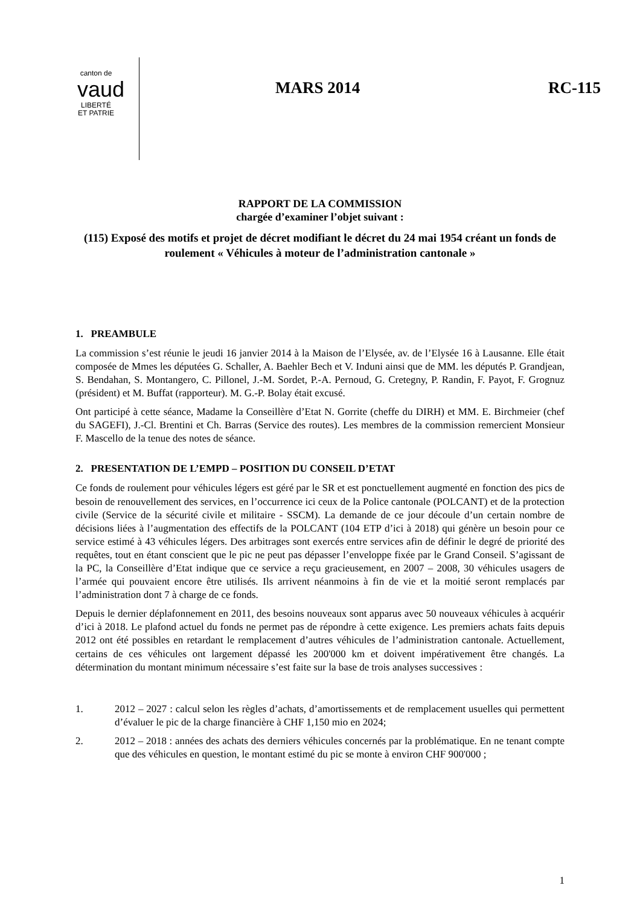canton de
vaud
LIBERTÉ ET PATRIE
MARS 2014 RC-115
RAPPORT DE LA COMMISSION
chargée d’examiner l’objet suivant :
(115) Exposé des motifs et projet de décret modifiant le décret du 24 mai 1954 créant un fonds de roulement « Véhicules à moteur de l’administration cantonale »
1. PREAMBULE
La commission s’est réunie le jeudi 16 janvier 2014 à la Maison de l’Elysée, av. de l’Elysée 16 à Lausanne. Elle était composée de Mmes les députées G. Schaller, A. Baehler Bech et V. Induni ainsi que de MM. les députés P. Grandjean, S. Bendahan, S. Montangero, C. Pillonel, J.-M. Sordet, P.-A. Pernoud, G. Cretegny, P. Randin, F. Payot, F. Grognuz (président) et M. Buffat (rapporteur). M. G.-P. Bolay était excusé.
Ont participé à cette séance, Madame la Conseillère d’Etat N. Gorrite (cheffe du DIRH) et MM. E. Birchmeier (chef du SAGEFI), J.-Cl. Brentini et Ch. Barras (Service des routes). Les membres de la commission remercient Monsieur F. Mascello de la tenue des notes de séance.
2. PRESENTATION DE L’EMPD – POSITION DU CONSEIL D’ETAT
Ce fonds de roulement pour véhicules légers est géré par le SR et est ponctuellement augmenté en fonction des pics de besoin de renouvellement des services, en l’occurrence ici ceux de la Police cantonale (POLCANT) et de la protection civile (Service de la sécurité civile et militaire - SSCM). La demande de ce jour découle d’un certain nombre de décisions liées à l’augmentation des effectifs de la POLCANT (104 ETP d’ici à 2018) qui génère un besoin pour ce service estimé à 43 véhicules légers. Des arbitrages sont exercés entre services afin de définir le degré de priorité des requêtes, tout en étant conscient que le pic ne peut pas dépasser l’enveloppe fixée par le Grand Conseil. S’agissant de la PC, la Conseillère d’Etat indique que ce service a reçu gracieusement, en 2007 – 2008, 30 véhicules usagers de l’armée qui pouvaient encore être utilisés. Ils arrivent néanmoins à fin de vie et la moitié seront remplacés par l’administration dont 7 à charge de ce fonds.
Depuis le dernier déplafonnement en 2011, des besoins nouveaux sont apparus avec 50 nouveaux véhicules à acquérir d’ici à 2018. Le plafond actuel du fonds ne permet pas de répondre à cette exigence. Les premiers achats faits depuis 2012 ont été possibles en retardant le remplacement d’autres véhicules de l’administration cantonale. Actuellement, certains de ces véhicules ont largement dépassé les 200'000 km et doivent impérativement être changés. La détermination du montant minimum nécessaire s’est faite sur la base de trois analyses successives :
1. 2012 – 2027 : calcul selon les règles d’achats, d’amortissements et de remplacement usuelles qui permettent d’évaluer le pic de la charge financière à CHF 1,150 mio en 2024;
2. 2012 – 2018 : années des achats des derniers véhicules concernés par la problématique. En ne tenant compte que des véhicules en question, le montant estimé du pic se monte à environ CHF 900'000 ;
1